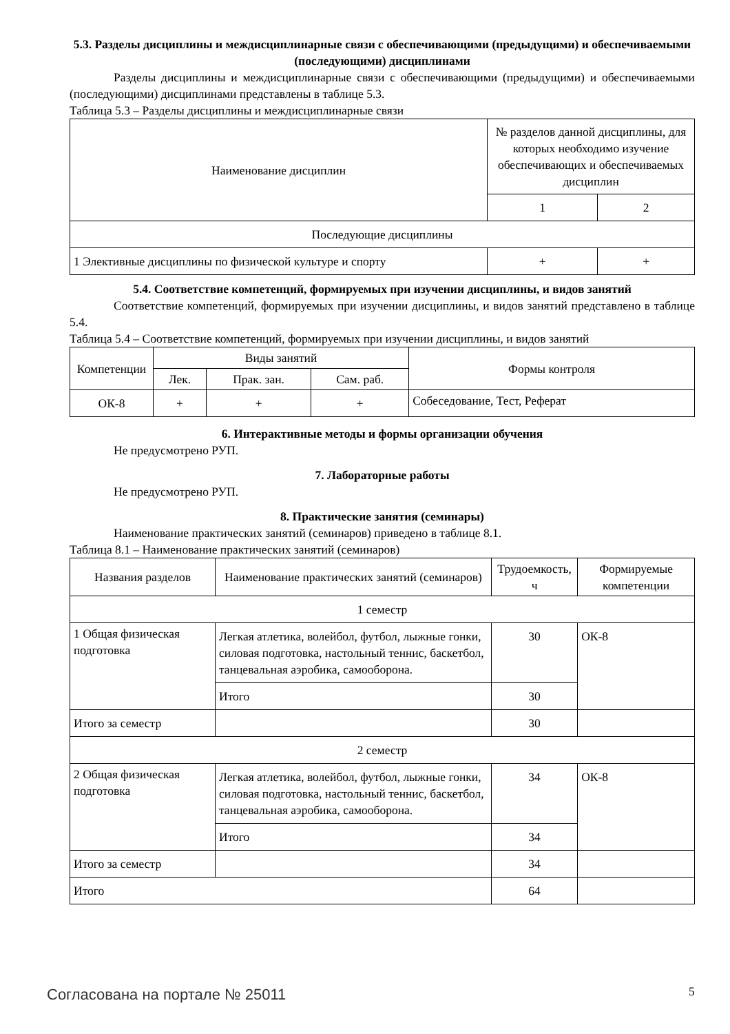5.3. Разделы дисциплины и междисциплинарные связи с обеспечивающими (предыдущими) и обеспечиваемыми (последующими) дисциплинами
Разделы дисциплины и междисциплинарные связи с обеспечивающими (предыдущими) и обеспечиваемыми (последующими) дисциплинами представлены в таблице 5.3.
Таблица 5.3 – Разделы дисциплины и междисциплинарные связи
| Наименование дисциплин | № разделов данной дисциплины, для которых необходимо изучение обеспечивающих и обеспечиваемых дисциплин | |
| --- | --- | --- |
| | 1 | 2 |
| Последующие дисциплины | | |
| 1 Элективные дисциплины по физической культуре и спорту | + | + |
5.4. Соответствие компетенций, формируемых при изучении дисциплины, и видов занятий
Соответствие компетенций, формируемых при изучении дисциплины, и видов занятий представлено в таблице 5.4.
Таблица 5.4 – Соответствие компетенций, формируемых при изучении дисциплины, и видов занятий
| Компетенции | Виды занятий | | | Формы контроля |
| --- | --- | --- | --- | --- |
| | Лек. | Прак. зан. | Сам. раб. | |
| ОК-8 | + | + | + | Собеседование, Тест, Реферат |
6. Интерактивные методы и формы организации обучения
Не предусмотрено РУП.
7. Лабораторные работы
Не предусмотрено РУП.
8. Практические занятия (семинары)
Наименование практических занятий (семинаров) приведено в таблице 8.1.
Таблица 8.1 – Наименование практических занятий (семинаров)
| Названия разделов | Наименование практических занятий (семинаров) | Трудоемкость, ч | Формируемые компетенции |
| --- | --- | --- | --- |
| 1 семестр | | | |
| 1 Общая физическая подготовка | Легкая атлетика, волейбол, футбол, лыжные гонки, силовая подготовка, настольный теннис, баскетбол, танцевальная аэробика, самооборона. | 30 | ОК-8 |
| | Итого | 30 | |
| Итого за семестр | | 30 | |
| 2 семестр | | | |
| 2 Общая физическая подготовка | Легкая атлетика, волейбол, футбол, лыжные гонки, силовая подготовка, настольный теннис, баскетбол, танцевальная аэробика, самооборона. | 34 | ОК-8 |
| | Итого | 34 | |
| Итого за семестр | | 34 | |
| Итого | | 64 | |
Согласована на портале № 25011 5